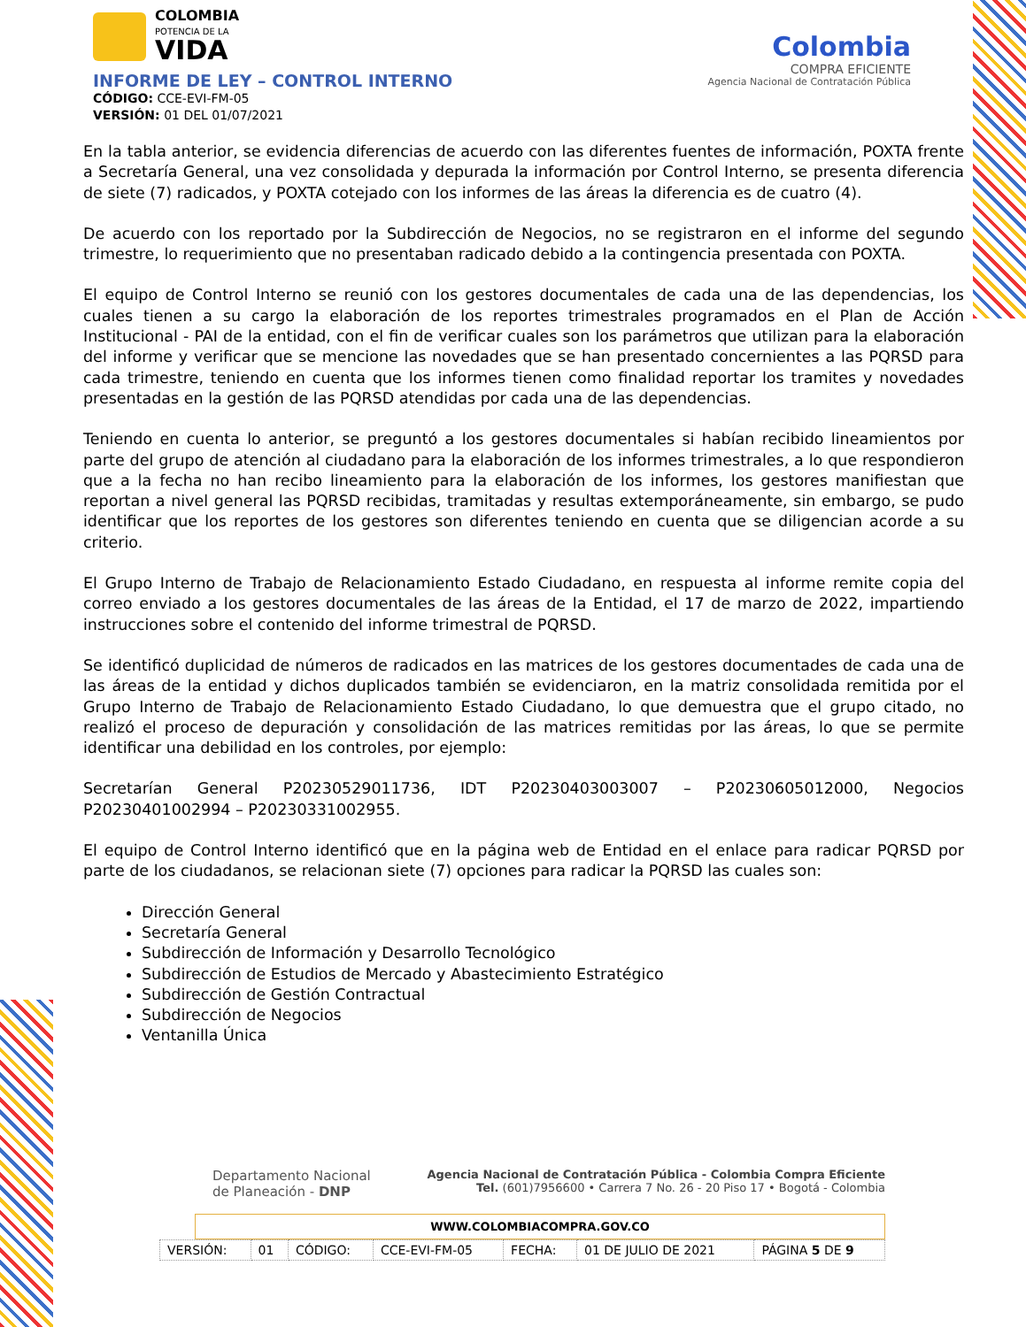COLOMBIA
POTENCIA DE LA
VIDA
INFORME DE LEY – CONTROL INTERNO
CÓDIGO: CCE-EVI-FM-05
VERSIÓN: 01 DEL 01/07/2021
Colombia
COMPRA EFICIENTE
Agencia Nacional de Contratación Pública
En la tabla anterior, se evidencia diferencias de acuerdo con las diferentes fuentes de información, POXTA frente a Secretaría General, una vez consolidada y depurada la información por Control Interno, se presenta diferencia de siete (7) radicados, y POXTA cotejado con los informes de las áreas la diferencia es de cuatro (4).
De acuerdo con los reportado por la Subdirección de Negocios, no se registraron en el informe del segundo trimestre, lo requerimiento que no presentaban radicado debido a la contingencia presentada con POXTA.
El equipo de Control Interno se reunió con los gestores documentales de cada una de las dependencias, los cuales tienen a su cargo la elaboración de los reportes trimestrales programados en el Plan de Acción Institucional - PAI de la entidad, con el fin de verificar cuales son los parámetros que utilizan para la elaboración del informe y verificar que se mencione las novedades que se han presentado concernientes a las PQRSD para cada trimestre, teniendo en cuenta que los informes tienen como finalidad reportar los tramites y novedades presentadas en la gestión de las PQRSD atendidas por cada una de las dependencias.
Teniendo en cuenta lo anterior, se preguntó a los gestores documentales si habían recibido lineamientos por parte del grupo de atención al ciudadano para la elaboración de los informes trimestrales, a lo que respondieron que a la fecha no han recibo lineamiento para la elaboración de los informes, los gestores manifiestan que reportan a nivel general las PQRSD recibidas, tramitadas y resultas extemporáneamente, sin embargo, se pudo identificar que los reportes de los gestores son diferentes teniendo en cuenta que se diligencian acorde a su criterio.
El Grupo Interno de Trabajo de Relacionamiento Estado Ciudadano, en respuesta al informe remite copia del correo enviado a los gestores documentales de las áreas de la Entidad, el 17 de marzo de 2022, impartiendo instrucciones sobre el contenido del informe trimestral de PQRSD.
Se identificó duplicidad de números de radicados en las matrices de los gestores documentades de cada una de las áreas de la entidad y dichos duplicados también se evidenciaron, en la matriz consolidada remitida por el Grupo Interno de Trabajo de Relacionamiento Estado Ciudadano, lo que demuestra que el grupo citado, no realizó el proceso de depuración y consolidación de las matrices remitidas por las áreas, lo que se permite identificar una debilidad en los controles, por ejemplo:
Secretarían General P20230529011736, IDT P20230403003007 – P20230605012000, Negocios P20230401002994 – P20230331002955.
El equipo de Control Interno identificó que en la página web de Entidad en el enlace para radicar PQRSD por parte de los ciudadanos, se relacionan siete (7) opciones para radicar la PQRSD las cuales son:
Dirección General
Secretaría General
Subdirección de Información y Desarrollo Tecnológico
Subdirección de Estudios de Mercado y Abastecimiento Estratégico
Subdirección de Gestión Contractual
Subdirección de Negocios
Ventanilla Única
Departamento Nacional
de Planeación - DNP
Agencia Nacional de Contratación Pública - Colombia Compra Eficiente
Tel. (601)7956600 • Carrera 7 No. 26 - 20 Piso 17 • Bogotá - Colombia
WWW.COLOMBIACOMPRA.GOV.CO
| VERSIÓN: | 01 | CÓDIGO: | CCE-EVI-FM-05 | FECHA: | 01 DE JULIO DE 2021 | PÁGINA 5 DE 9 |